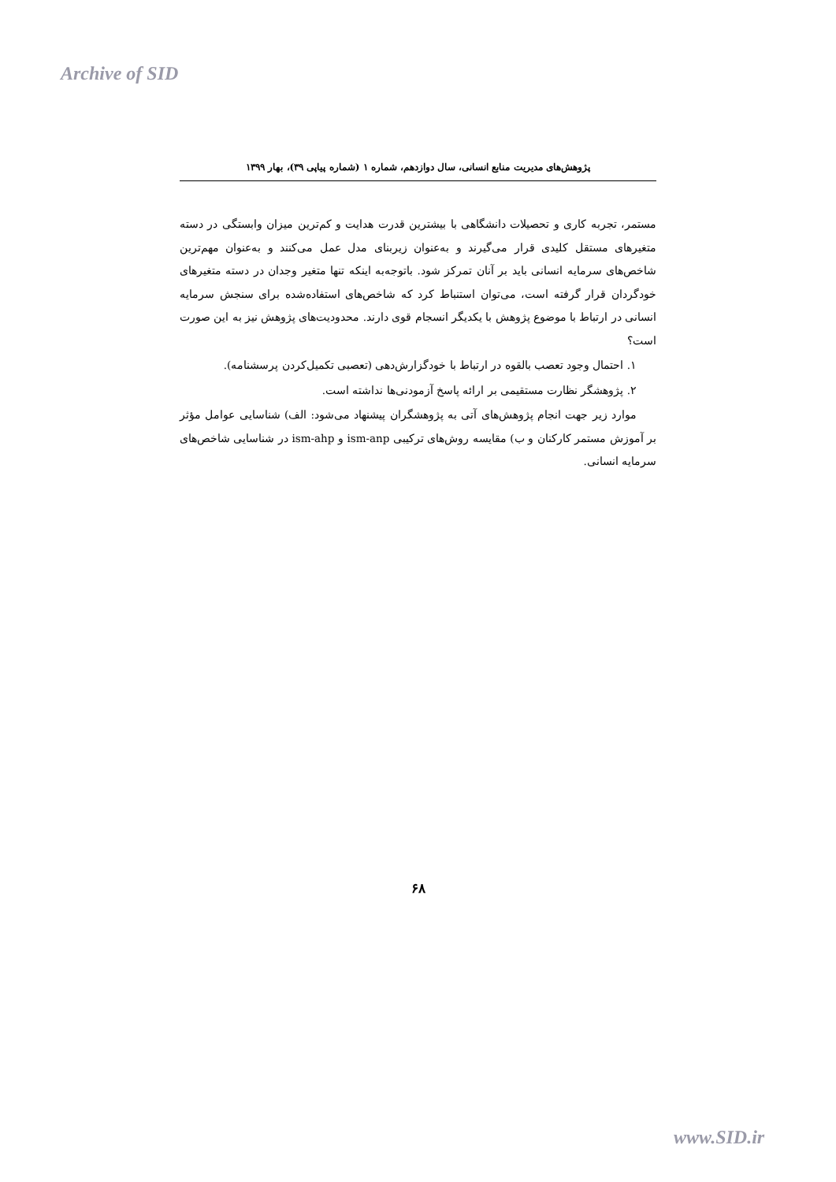Archive of SID
پژوهش‌های مدیریت منابع انسانی، سال دوازدهم، شماره ۱ (شماره پیاپی ۳۹)، بهار ۱۳۹۹
مستمر، تجربه کاری و تحصیلات دانشگاهی با بیشترین قدرت هدایت و کم‌ترین میزان وابستگی در دسته متغیرهای مستقل کلیدی قرار می‌گیرند و به‌عنوان زیربنای مدل عمل می‌کنند و به‌عنوان مهم‌ترین شاخص‌های سرمایه انسانی باید بر آنان تمرکز شود. باتوجه‌به اینکه تنها متغیر وجدان در دسته متغیرهای خودگردان قرار گرفته است، می‌توان استنباط کرد که شاخص‌های استفاده‌شده برای سنجش سرمایه انسانی در ارتباط با موضوع پژوهش با یکدیگر انسجام قوی دارند. محدودیت‌های پژوهش نیز به این صورت است؟
۱. احتمال وجود تعصب بالقوه در ارتباط با خودگزارش‌دهی (تعصبی تکمیل‌کردن پرسشنامه).
۲. پژوهشگر نظارت مستقیمی بر ارائه پاسخ آزمودنی‌ها نداشته است.
موارد زیر جهت انجام پژوهش‌های آتی به پژوهشگران پیشنهاد می‌شود: الف) شناسایی عوامل مؤثر بر آموزش مستمر کارکنان و ب) مقایسه روش‌های ترکیبی ism-anp و ism-ahp در شناسایی شاخص‌های سرمایه انسانی.
۶۸
www.SID.ir